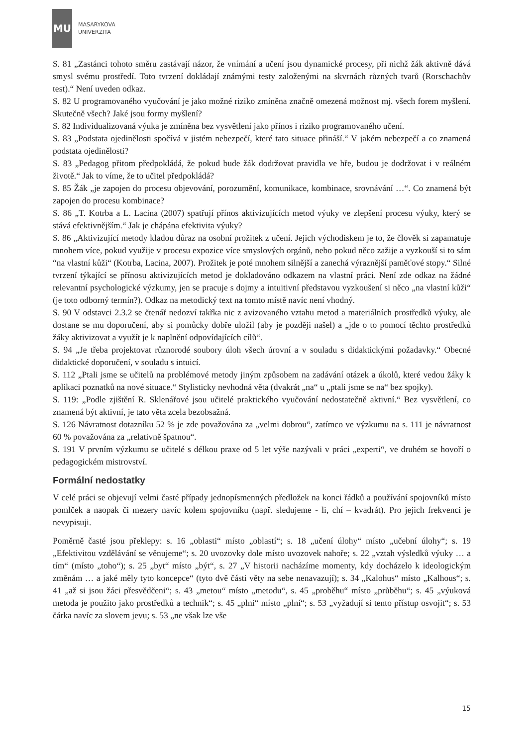MU
MASARYKOVA
UNIVERZITA
S. 81 „Zastánci tohoto směru zastávají názor, že vnímání a učení jsou dynamické procesy, při nichž žák aktivně dává smysl svému prostředí. Toto tvrzení dokládají známými testy založenými na skvrnách různých tvarů (Rorschachův test).“ Není uveden odkaz.
S. 82 U programovaného vyučování je jako možné riziko zmíněna značně omezená možnost mj. všech forem myšlení. Skutečně všech? Jaké jsou formy myšlení?
S. 82 Individualizovaná výuka je zmíněna bez vysvětlení jako přínos i riziko programovaného učení.
S. 83 „Podstata ojedinělosti spočívá v jistém nebezpečí, které tato situace přináší.“ V jakém nebezpečí a co znamená podstata ojedinělosti?
S. 83 „Pedagog přitom předpokládá, že pokud bude žák dodržovat pravidla ve hře, budou je dodržovat i v reálném životě.“ Jak to víme, že to učitel předpokládá?
S. 85 Žák „je zapojen do procesu objevování, porozumění, komunikace, kombinace, srovnávání …“. Co znamená být zapojen do procesu kombinace?
S. 86 „T. Kotrba a L. Lacina (2007) spatřují přínos aktivizujících metod výuky ve zlepšení procesu výuky, který se stává efektivnějším.“ Jak je chápána efektivita výuky?
S. 86 „Aktivizující metody kladou důraz na osobní prožitek z učení. Jejich východiskem je to, že člověk si zapamatuje mnohem více, pokud využije v procesu expozice více smyslových orgánů, nebo pokud něco zažije a vyzkouší si to sám “na vlastní kůži“ (Kotrba, Lacina, 2007). Prožitek je poté mnohem silnější a zanechá výraznější paměťové stopy.“ Silné tvrzení týkající se přínosu aktivizujících metod je dokladováno odkazem na vlastní práci. Není zde odkaz na žádné relevantní psychologické výzkumy, jen se pracuje s dojmy a intuitivní představou vyzkoušení si něco „na vlastní kůži“ (je toto odborný termín?). Odkaz na metodický text na tomto místě navíc není vhodný.
S. 90 V odstavci 2.3.2 se čtenář nedozví takřka nic z avizovaného vztahu metod a materiálních prostředků výuky, ale dostane se mu doporučení, aby si pomůcky dobře uložil (aby je později našel) a „jde o to pomocí těchto prostředků žáky aktivizovat a využít je k naplnění odpovídajících cílů“.
S. 94 „Je třeba projektovat různorodé soubory úloh všech úrovní a v souladu s didaktickými požadavky.“ Obecné didaktické doporučení, v souladu s intuicí.
S. 112 „Ptali jsme se učitelů na problémové metody jiným způsobem na zadávání otázek a úkolů, které vedou žáky k aplikaci poznatků na nové situace.“ Stylisticky nevhodná věta (dvakrát „na“ u „ptali jsme se na“ bez spojky).
S. 119: „Podle zjištění R. Sklenářové jsou učitelé praktického vyučování nedostatečně aktivní.“ Bez vysvětlení, co znamená být aktivní, je tato věta zcela bezobsažná.
S. 126 Návratnost dotazníku 52 % je zde považována za „velmi dobrou“, zatímco ve výzkumu na s. 111 je návratnost 60 % považována za „relativně špatnou“.
S. 191 V prvním výzkumu se učitelé s délkou praxe od 5 let výše nazývali v práci „experti“, ve druhém se hovoří o pedagogickém mistrovství.
Formální nedostatky
V celé práci se objevují velmi časté případy jednopísmenných předložek na konci řádků a používání spojovníků místo pomlček a naopak či mezery navíc kolem spojovníku (např. sledujeme - li, chí – kvadrát). Pro jejich frekvenci je nevypisuji.
Poměrně časté jsou překlepy: s. 16 „oblasti“ místo „oblastí“; s. 18 „učení úlohy“ místo „učební úlohy“; s. 19 „Efektivitou vzdělávání se věnujeme“; s. 20 uvozovky dole místo uvozovek nahoře; s. 22 „vztah výsledků výuky … a tím“ (místo „toho“); s. 25 „byt“ místo „být“, s. 27 „V historii nacházíme momenty, kdy docházelo k ideologickým změnám … a jaké měly tyto koncepce“ (tyto dvě části věty na sebe nenavazují); s. 34 „Kalohus“ místo „Kalhous“; s. 41 „až si jsou žáci přesvědčeni“; s. 43 „metou“ místo „metodu“, s. 45 „proběhu“ místo „průběhu“; s. 45 „výuková metoda je použito jako prostředků a technik“; s. 45 „plni“ místo „plní“; s. 53 „vyžadují si tento přístup osvojit“; s. 53 čárka navíc za slovem jevu; s. 53 „ne však lze vše
15